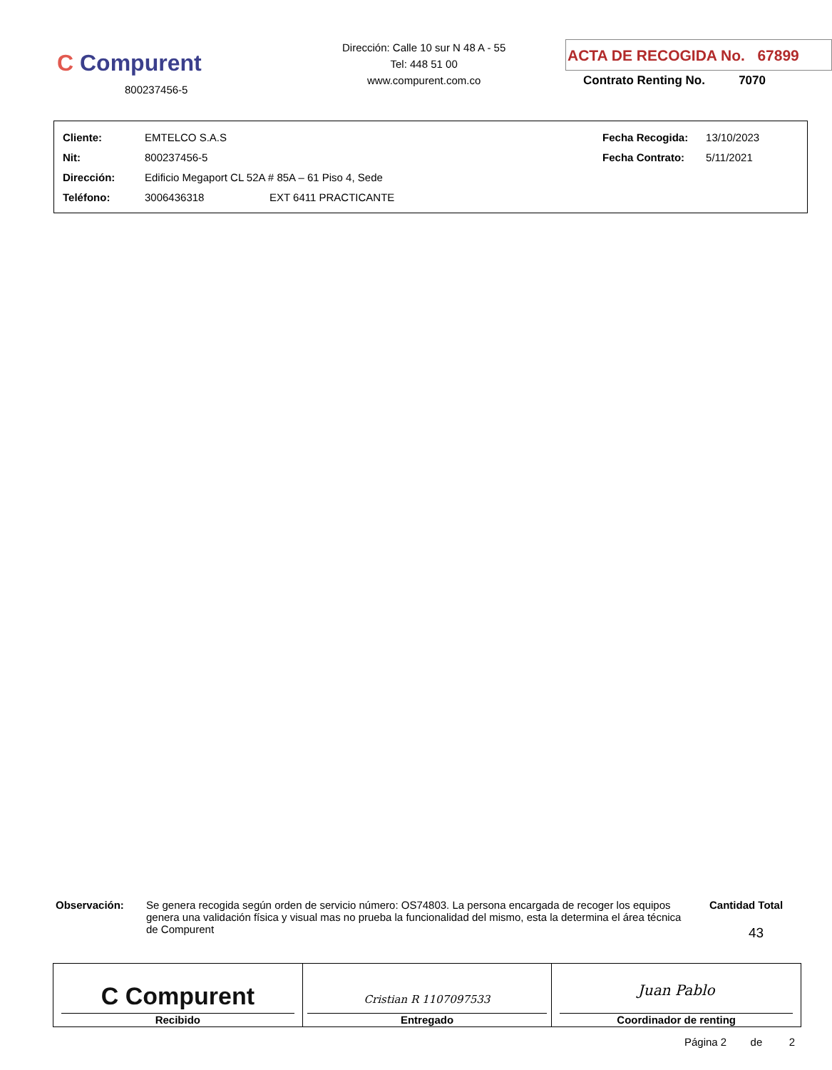C Compurent
800237456-5
Dirección: Calle 10 sur N 48 A - 55
Tel: 448 51 00
www.compurent.com.co
ACTA DE RECOGIDA No. 67899
Contrato Renting No. 7070
| Cliente: | EMTELCO S.A.S | | Fecha Recogida: | 13/10/2023 |
| Nit: | 800237456-5 | | Fecha Contrato: | 5/11/2021 |
| Dirección: | Edificio Megaport CL 52A # 85A – 61 Piso 4, Sede | | | |
| Teléfono: | 3006436318 | EXT 6411 PRACTICANTE | | |
Observación: Se genera recogida según orden de servicio número: OS74803. La persona encargada de recoger los equipos genera una validación física y visual mas no prueba la funcionalidad del mismo, esta la determina el área técnica de Compurent
Cantidad Total
43
| C Compurent Recibido | Cristian R 1107097533 Entregado | Juan Pablo Coordinador de renting |
Página 2 de 2